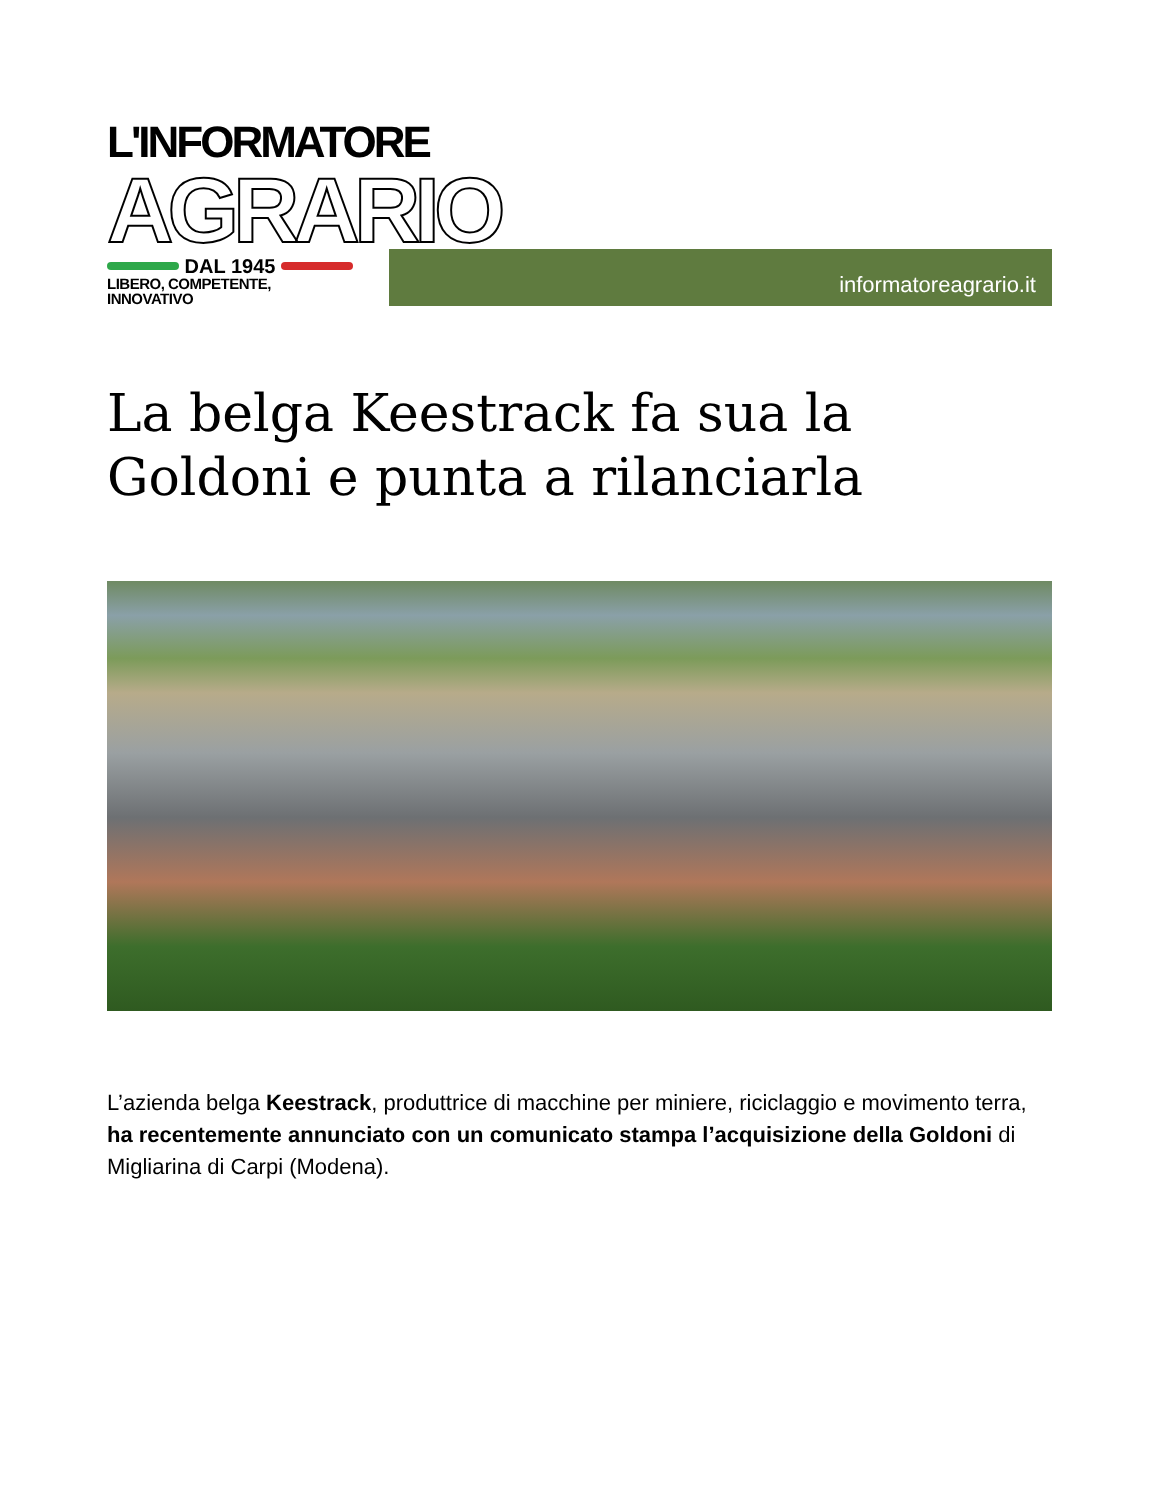L'INFORMATORE
AGRARIO
DAL 1945
LIBERO, COMPETENTE, INNOVATIVO
informatoreagrario.it
La belga Keestrack fa sua la Goldoni e punta a rilanciarla
L’azienda belga Keestrack, produttrice di macchine per miniere, riciclaggio e movimento terra, ha recentemente annunciato con un comunicato stampa l’acquisizione della Goldoni di Migliarina di Carpi (Modena).